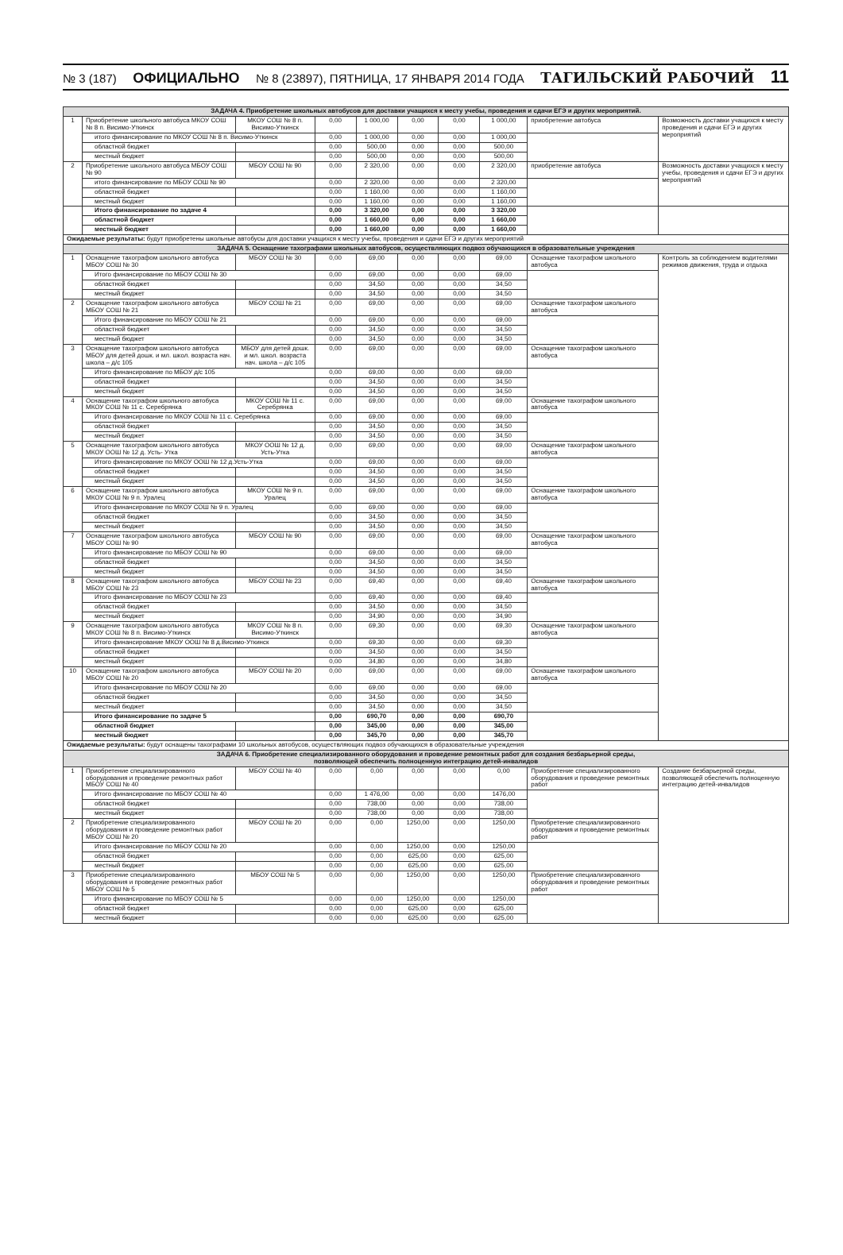№ 3 (187) ОФИЦИАЛЬНО № 8 (23897), ПЯТНИЦА, 17 ЯНВАРЯ 2014 ГОДА ТАГИЛЬСКИЙ РАБОЧИЙ 11
| ЗАДАЧА 4. Приобретение школьных автобусов для доставки учащихся к месту учебы, проведения и сдачи ЕГЭ и других мероприятий. | | | | | | | | | |
| 1 | Приобретение школьного автобуса МКОУ СОШ № 8 п. Висимо-Уткинск | МКОУ СОШ № 8 п. Висимо-Уткинск | 0,00 | 1 000,00 | 0,00 | 0,00 | 1 000,00 | приобретение автобуса | Возможность доставки учащихся к месту проведения и сдачи ЕГЭ и других мероприятий |
| | итого финансирование по МКОУ СОШ № 8 п. Висимо-Уткинск | | 0,00 | 1 000,00 | 0,00 | 0,00 | 1 000,00 | | |
| | областной бюджет | | 0,00 | 500,00 | 0,00 | 0,00 | 500,00 | | |
| | местный бюджет | | 0,00 | 500,00 | 0,00 | 0,00 | 500,00 | | |
| 2 | Приобретение школьного автобуса МБОУ СОШ № 90 | МБОУ СОШ № 90 | 0,00 | 2 320,00 | 0,00 | 0,00 | 2 320,00 | приобретение автобуса | Возможность доставки учащихся к месту учебы, проведения и сдачи ЕГЭ и других мероприятий |
| | итого финансирование по МБОУ СОШ № 90 | | 0,00 | 2 320,00 | 0,00 | 0,00 | 2 320,00 | | |
| | областной бюджет | | 0,00 | 1 160,00 | 0,00 | 0,00 | 1 160,00 | | |
| | местный бюджет | | 0,00 | 1 160,00 | 0,00 | 0,00 | 1 160,00 | | |
| | Итого финансирование по задаче 4 | | 0,00 | 3 320,00 | 0,00 | 0,00 | 3 320,00 | | |
| | областной бюджет | | 0,00 | 1 660,00 | 0,00 | 0,00 | 1 660,00 | | |
| | местный бюджет | | 0,00 | 1 660,00 | 0,00 | 0,00 | 1 660,00 | | |
| Ожидаемые результаты: будут приобретены школьные автобусы для доставки учащихся к месту учебы, проведения и сдачи ЕГЭ и других мероприятий | | | | | | | | | |
| ЗАДАЧА 5. Оснащение тахографами школьных автобусов, осуществляющих подвоз обучающихся в образовательные учреждения | | | | | | | | | |
| 1 | Оснащение тахографом школьного автобуса МБОУ СОШ № 30 | МБОУ СОШ № 30 | 0,00 | 69,00 | 0,00 | 0,00 | 69,00 | Оснащение тахографом школьного автобуса | Контроль за соблюдением водителями режимов движения, труда и отдыха |
| | Итого финансирование по МБОУ СОШ № 30 | | 0,00 | 69,00 | 0,00 | 0,00 | 69,00 | | |
| | областной бюджет | | 0,00 | 34,50 | 0,00 | 0,00 | 34,50 | | |
| | местный бюджет | | 0,00 | 34,50 | 0,00 | 0,00 | 34,50 | | |
| 2 | Оснащение тахографом школьного автобуса МБОУ СОШ № 21 | МБОУ СОШ № 21 | 0,00 | 69,00 | 0,00 | 0,00 | 69,00 | Оснащение тахографом школьного автобуса | |
| | Итого финансирование по МБОУ СОШ № 21 | | 0,00 | 69,00 | 0,00 | 0,00 | 69,00 | | |
| | областной бюджет | | 0,00 | 34,50 | 0,00 | 0,00 | 34,50 | | |
| | местный бюджет | | 0,00 | 34,50 | 0,00 | 0,00 | 34,50 | | |
| 3 | Оснащение тахографом школьного автобуса МБОУ для детей дошк. и мл. школ. возраста нач. школа – д/с 105 | МБОУ для детей дошк. и мл. школ. возраста нач. школа – д/с 105 | 0,00 | 69,00 | 0,00 | 0,00 | 69,00 | Оснащение тахографом школьного автобуса | |
| | Итого финансирование по МБОУ д/с 105 | | 0,00 | 69,00 | 0,00 | 0,00 | 69,00 | | |
| | областной бюджет | | 0,00 | 34,50 | 0,00 | 0,00 | 34,50 | | |
| | местный бюджет | | 0,00 | 34,50 | 0,00 | 0,00 | 34,50 | | |
| 4 | Оснащение тахографом школьного автобуса МКОУ СОШ № 11 с. Серебрянка | МКОУ СОШ № 11 с. Серебрянка | 0,00 | 69,00 | 0,00 | 0,00 | 69,00 | Оснащение тахографом школьного автобуса | |
| | Итого финансирование по МКОУ СОШ № 11 с. Серебрянка | | 0,00 | 69,00 | 0,00 | 0,00 | 69,00 | | |
| | областной бюджет | | 0,00 | 34,50 | 0,00 | 0,00 | 34,50 | | |
| | местный бюджет | | 0,00 | 34,50 | 0,00 | 0,00 | 34,50 | | |
| 5 | Оснащение тахографом школьного автобуса МКОУ ООШ № 12 д. Усть- Утка | МКОУ ООШ № 12 д. Усть-Утка | 0,00 | 69,00 | 0,00 | 0,00 | 69,00 | Оснащение тахографом школьного автобуса | |
| | Итого финансирование по МКОУ ООШ № 12 д.Усть-Утка | | 0,00 | 69,00 | 0,00 | 0,00 | 69,00 | | |
| | областной бюджет | | 0,00 | 34,50 | 0,00 | 0,00 | 34,50 | | |
| | местный бюджет | | 0,00 | 34,50 | 0,00 | 0,00 | 34,50 | | |
| 6 | Оснащение тахографом школьного автобуса МКОУ СОШ № 9 п. Уралец | МКОУ СОШ № 9 п. Уралец | 0,00 | 69,00 | 0,00 | 0,00 | 69,00 | Оснащение тахографом школьного автобуса | |
| | Итого финансирование по МКОУ СОШ № 9 п. Уралец | | 0,00 | 69,00 | 0,00 | 0,00 | 69,00 | | |
| | областной бюджет | | 0,00 | 34,50 | 0,00 | 0,00 | 34,50 | | |
| | местный бюджет | | 0,00 | 34,50 | 0,00 | 0,00 | 34,50 | | |
| 7 | Оснащение тахографом школьного автобуса МБОУ СОШ № 90 | МБОУ СОШ № 90 | 0,00 | 69,00 | 0,00 | 0,00 | 69,00 | Оснащение тахографом школьного автобуса | |
| | Итого финансирование по МБОУ СОШ № 90 | | 0,00 | 69,00 | 0,00 | 0,00 | 69,00 | | |
| | областной бюджет | | 0,00 | 34,50 | 0,00 | 0,00 | 34,50 | | |
| | местный бюджет | | 0,00 | 34,50 | 0,00 | 0,00 | 34,50 | | |
| 8 | Оснащение тахографом школьного автобуса МБОУ СОШ № 23 | МБОУ СОШ № 23 | 0,00 | 69,40 | 0,00 | 0,00 | 69,40 | Оснащение тахографом школьного автобуса | |
| | Итого финансирование по МБОУ СОШ № 23 | | 0,00 | 69,40 | 0,00 | 0,00 | 69,40 | | |
| | областной бюджет | | 0,00 | 34,50 | 0,00 | 0,00 | 34,50 | | |
| | местный бюджет | | 0,00 | 34,90 | 0,00 | 0,00 | 34,90 | | |
| 9 | Оснащение тахографом школьного автобуса МКОУ СОШ № 8 п. Висимо-Уткинск | МКОУ СОШ № 8 п. Висимо-Уткинск | 0,00 | 69,30 | 0,00 | 0,00 | 69,30 | Оснащение тахографом школьного автобуса | |
| | Итого финансирование МКОУ ООШ № 8 д.Висимо-Уткинск | | 0,00 | 69,30 | 0,00 | 0,00 | 69,30 | | |
| | областной бюджет | | 0,00 | 34,50 | 0,00 | 0,00 | 34,50 | | |
| | местный бюджет | | 0,00 | 34,80 | 0,00 | 0,00 | 34,80 | | |
| 10 | Оснащение тахографом школьного автобуса МБОУ СОШ № 20 | МБОУ СОШ № 20 | 0,00 | 69,00 | 0,00 | 0,00 | 69,00 | Оснащение тахографом школьного автобуса | |
| | Итого финансирование по МБОУ СОШ № 20 | | 0,00 | 69,00 | 0,00 | 0,00 | 69,00 | | |
| | областной бюджет | | 0,00 | 34,50 | 0,00 | 0,00 | 34,50 | | |
| | местный бюджет | | 0,00 | 34,50 | 0,00 | 0,00 | 34,50 | | |
| | Итого финансирование по задаче 5 | | 0,00 | 690,70 | 0,00 | 0,00 | 690,70 | | |
| | областной бюджет | | 0,00 | 345,00 | 0,00 | 0,00 | 345,00 | | |
| | местный бюджет | | 0,00 | 345,70 | 0,00 | 0,00 | 345,70 | | |
| Ожидаемые результаты: будут оснащены тахографами 10 школьных автобусов, осуществляющих подвоз обучающихся в образовательные учреждения | | | | | | | | | |
| ЗАДАЧА 6. Приобретение специализированного оборудования и проведение ремонтных работ для создания безбарьерной среды, позволяющей обеспечить полноценную интеграцию детей-инвалидов | | | | | | | | | |
| 1 | Приобретение специализированного оборудования и проведение ремонтных работ МБОУ СОШ № 40 | МБОУ СОШ № 40 | 0,00 | 0,00 | 0,00 | 0,00 | 0,00 | Приобретение специализированного оборудования и проведение ремонтных работ | Создание безбарьерной среды, позволяющей обеспечить полноценную интеграцию детей-инвалидов |
| | Итого финансирование по МБОУ СОШ № 40 | | 0,00 | 1 476,00 | 0,00 | 0,00 | 1476,00 | | |
| | областной бюджет | | 0,00 | 738,00 | 0,00 | 0,00 | 738,00 | | |
| | местный бюджет | | 0,00 | 738,00 | 0,00 | 0,00 | 738,00 | | |
| 2 | Приобретение специализированного оборудования и проведение ремонтных работ МБОУ СОШ № 20 | МБОУ СОШ № 20 | 0,00 | 0,00 | 1250,00 | 0,00 | 1250,00 | Приобретение специализированного оборудования и проведение ремонтных работ | |
| | Итого финансирование по МБОУ СОШ № 20 | | 0,00 | 0,00 | 1250,00 | 0,00 | 1250,00 | | |
| | областной бюджет | | 0,00 | 0,00 | 625,00 | 0,00 | 625,00 | | |
| | местный бюджет | | 0,00 | 0,00 | 625,00 | 0,00 | 625,00 | | |
| 3 | Приобретение специализированного оборудования и проведение ремонтных работ МБОУ СОШ № 5 | МБОУ СОШ № 5 | 0,00 | 0,00 | 1250,00 | 0,00 | 1250,00 | Приобретение специализированного оборудования и проведение ремонтных работ | |
| | Итого финансирование по МБОУ СОШ № 5 | | 0,00 | 0,00 | 1250,00 | 0,00 | 1250,00 | | |
| | областной бюджет | | 0,00 | 0,00 | 625,00 | 0,00 | 625,00 | | |
| | местный бюджет | | 0,00 | 0,00 | 625,00 | 0,00 | 625,00 | | |